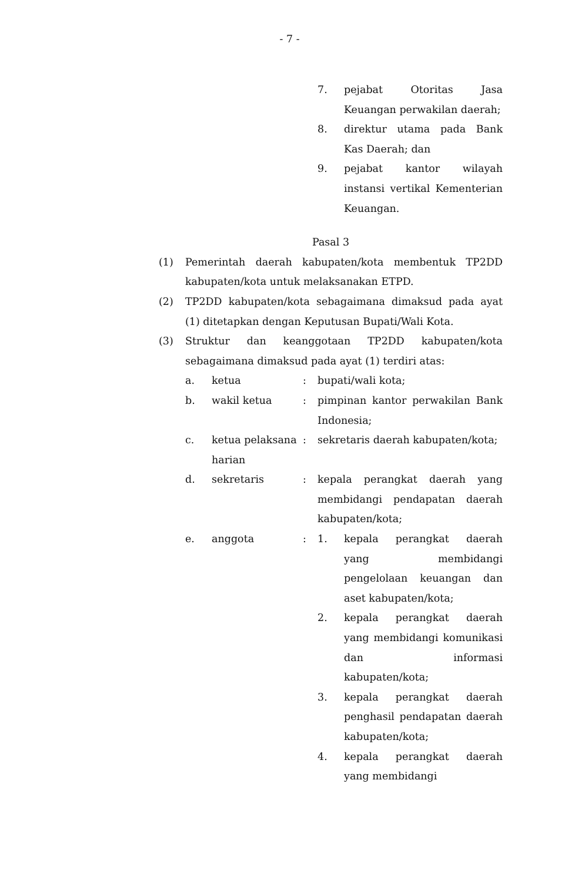- 7 -
7. pejabat Otoritas Jasa Keuangan perwakilan daerah;
8. direktur utama pada Bank Kas Daerah; dan
9. pejabat kantor wilayah instansi vertikal Kementerian Keuangan.
Pasal 3
(1) Pemerintah daerah kabupaten/kota membentuk TP2DD kabupaten/kota untuk melaksanakan ETPD.
(2) TP2DD kabupaten/kota sebagaimana dimaksud pada ayat (1) ditetapkan dengan Keputusan Bupati/Wali Kota.
(3) Struktur dan keanggotaan TP2DD kabupaten/kota sebagaimana dimaksud pada ayat (1) terdiri atas:
a. ketua : bupati/wali kota;
b. wakil ketua : pimpinan kantor perwakilan Bank Indonesia;
c. ketua pelaksana harian
: sekretaris daerah kabupaten/kota;
d. sekretaris : kepala perangkat daerah yang membidangi pendapatan daerah kabupaten/kota;
e. anggota :
1. kepala perangkat daerah yang membidangi pengelolaan keuangan dan aset kabupaten/kota;
2. kepala perangkat daerah yang membidangi komunikasi dan informasi kabupaten/kota;
3. kepala perangkat daerah penghasil pendapatan daerah kabupaten/kota;
4. kepala perangkat daerah yang membidangi